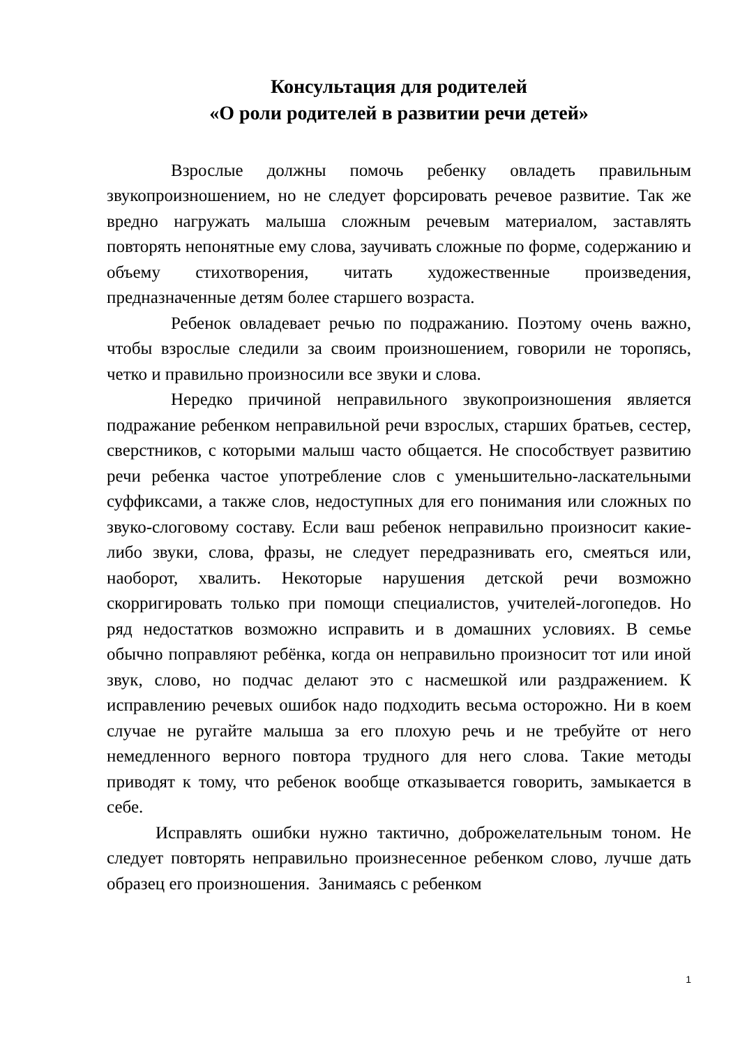Консультация для родителей
«О роли родителей в развитии речи детей»
Взрослые должны помочь ребенку овладеть правильным звукопроизношением, но не следует форсировать речевое развитие. Так же вредно нагружать малыша сложным речевым материалом, заставлять повторять непонятные ему слова, заучивать сложные по форме, содержанию и объему стихотворения, читать художественные произведения, предназначенные детям более старшего возраста.
Ребенок овладевает речью по подражанию. Поэтому очень важно, чтобы взрослые следили за своим произношением, говорили не торопясь, четко и правильно произносили все звуки и слова.
Нередко причиной неправильного звукопроизношения является подражание ребенком неправильной речи взрослых, старших братьев, сестер, сверстников, с которыми малыш часто общается. Не способствует развитию речи ребенка частое употребление слов с уменьшительно-ласкательными суффиксами, а также слов, недоступных для его понимания или сложных по звуко-слоговому составу. Если ваш ребенок неправильно произносит какие-либо звуки, слова, фразы, не следует передразнивать его, смеяться или, наоборот, хвалить. Некоторые нарушения детской речи возможно скорригировать только при помощи специалистов, учителей-логопедов. Но ряд недостатков возможно исправить и в домашних условиях. В семье обычно поправляют ребёнка, когда он неправильно произносит тот или иной звук, слово, но подчас делают это с насмешкой или раздражением. К исправлению речевых ошибок надо подходить весьма осторожно. Ни в коем случае не ругайте малыша за его плохую речь и не требуйте от него немедленного верного повтора трудного для него слова. Такие методы приводят к тому, что ребенок вообще отказывается говорить, замыкается в себе.
Исправлять ошибки нужно тактично, доброжелательным тоном. Не следует повторять неправильно произнесенное ребенком слово, лучше дать образец его произношения. Занимаясь с ребенком
1